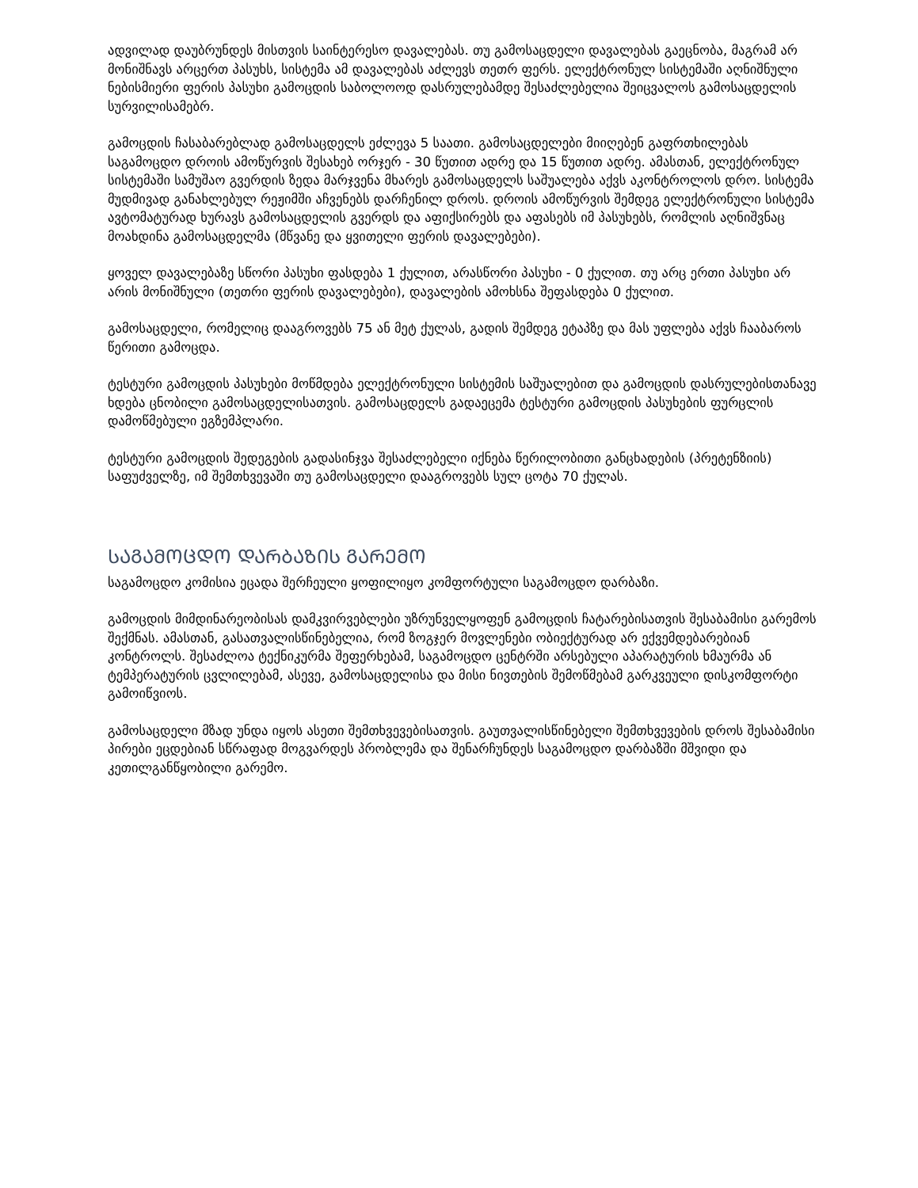ადვილად დაუბრუნდეს მისთვის საინტერესო დავალებას. თუ გამოსაცდელი დავალებას გაეცნობა, მაგრამ არ მონიშნავს არცერთ პასუხს, სისტემა ამ დავალებას აძლევს თეთრ ფერს. ელექტრონულ სისტემაში აღნიშნული ნებისმიერი ფერის პასუხი გამოცდის საბოლოოდ დასრულებამდე შესაძლებელია შეიცვალოს გამოსაცდელის სურვილისამებრ.
გამოცდის ჩასაბარებლად გამოსაცდელს ეძლევა 5 საათი. გამოსაცდელები მიიღებენ გაფრთხილებას საგამოცდო დროის ამოწურვის შესახებ ორჯერ - 30 წუთით ადრე და 15 წუთით ადრე. ამასთან, ელექტრონულ სისტემაში სამუშაო გვერდის ზედა მარჯვენა მხარეს გამოსაცდელს საშუალება აქვს აკონტროლოს დრო. სისტემა მუდმივად განახლებულ რეჟიმში აჩვენებს დარჩენილ დროს. დროის ამოწურვის შემდეგ ელექტრონული სისტემა ავტომატურად ხურავს გამოსაცდელის გვერდს და აფიქსირებს და აფასებს იმ პასუხებს, რომლის აღნიშვნაც მოახდინა გამოსაცდელმა (მწვანე და ყვითელი ფერის დავალებები).
ყოველ დავალებაზე სწორი პასუხი ფასდება 1 ქულით, არასწორი პასუხი - 0 ქულით. თუ არც ერთი პასუხი არ არის მონიშნული (თეთრი ფერის დავალებები), დავალების ამოხსნა შეფასდება 0 ქულით.
გამოსაცდელი, რომელიც დააგროვებს 75 ან მეტ ქულას, გადის შემდეგ ეტაპზე და მას უფლება აქვს ჩააბაროს წერითი გამოცდა.
ტესტური გამოცდის პასუხები მოწმდება ელექტრონული სისტემის საშუალებით და გამოცდის დასრულებისთანავე ხდება ცნობილი გამოსაცდელისათვის. გამოსაცდელს გადაეცემა ტესტური გამოცდის პასუხების ფურცლის დამოწმებული ეგზემპლარი.
ტესტური გამოცდის შედეგების გადასინჯვა შესაძლებელი იქნება წერილობითი განცხადების (პრეტენზიის) საფუძველზე, იმ შემთხვევაში თუ გამოსაცდელი დააგროვებს სულ ცოტა 70 ქულას.
ᲡᲐᲒᲐᲛᲝᲪᲓᲝ ᲓᲐᲠᲑᲐᲖᲘᲡ ᲒᲐᲠᲔᲛᲝ
საგამოცდო კომისია ეცადა შერჩეული ყოფილიყო კომფორტული საგამოცდო დარბაზი.
გამოცდის მიმდინარეობისას დამკვირვებლები უზრუნველყოფენ გამოცდის ჩატარებისათვის შესაბამისი გარემოს შექმნას. ამასთან, გასათვალისწინებელია, რომ ზოგჯერ მოვლენები ობიექტურად არ ექვემდებარებიან კონტროლს. შესაძლოა ტექნიკურმა შეფერხებამ, საგამოცდო ცენტრში არსებული აპარატურის ხმაურმა ან ტემპერატურის ცვლილებამ, ასევე, გამოსაცდელისა და მისი ნივთების შემოწმებამ გარკვეული დისკომფორტი გამოიწვიოს.
გამოსაცდელი მზად უნდა იყოს ასეთი შემთხვევებისათვის. გაუთვალისწინებელი შემთხვევების დროს შესაბამისი პირები ეცდებიან სწრაფად მოგვარდეს პრობლემა და შენარჩუნდეს საგამოცდო დარბაზში მშვიდი და კეთილგანწყობილი გარემო.